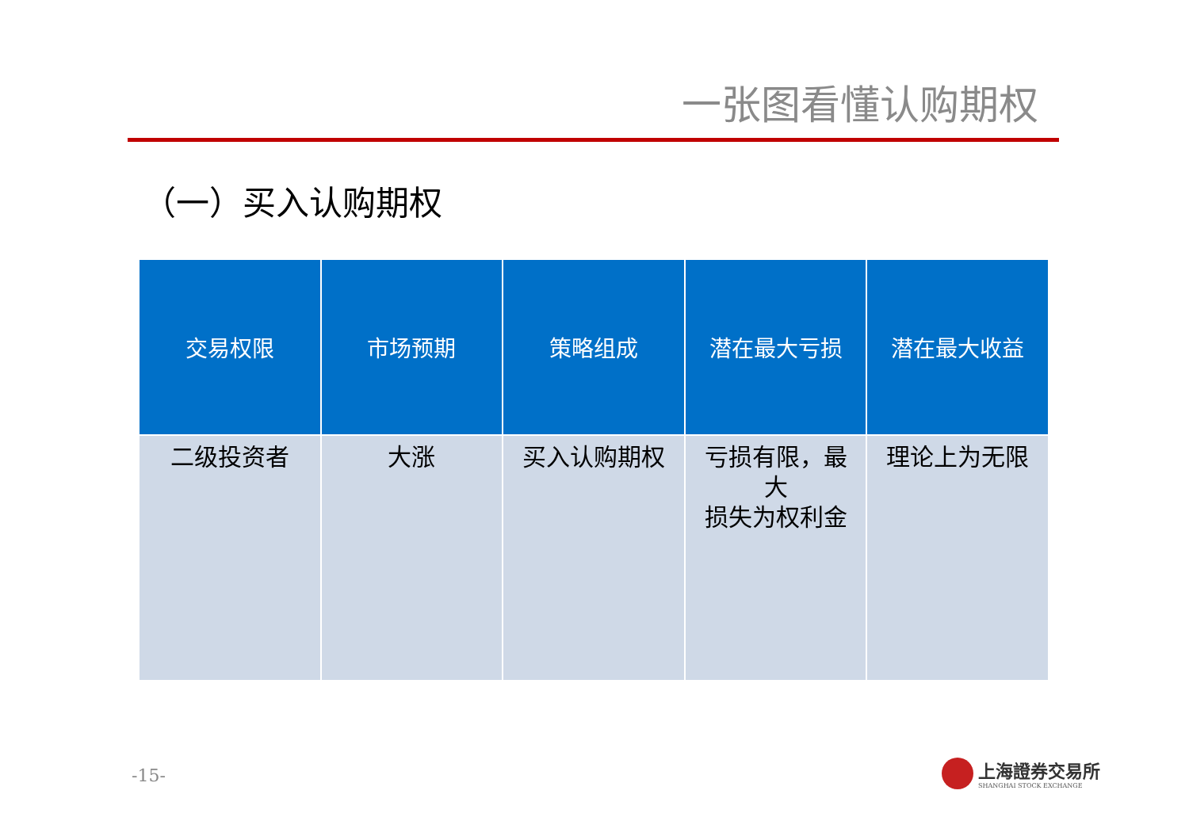一张图看懂认购期权
（一）买入认购期权
| 交易权限 | 市场预期 | 策略组成 | 潜在最大亏损 | 潜在最大收益 |
| --- | --- | --- | --- | --- |
| 二级投资者 | 大涨 | 买入认购期权 | 亏损有限，最大 损失为权利金 | 理论上为无限 |
-15-
上海證券交易所
SHANGHAI STOCK EXCHANGE